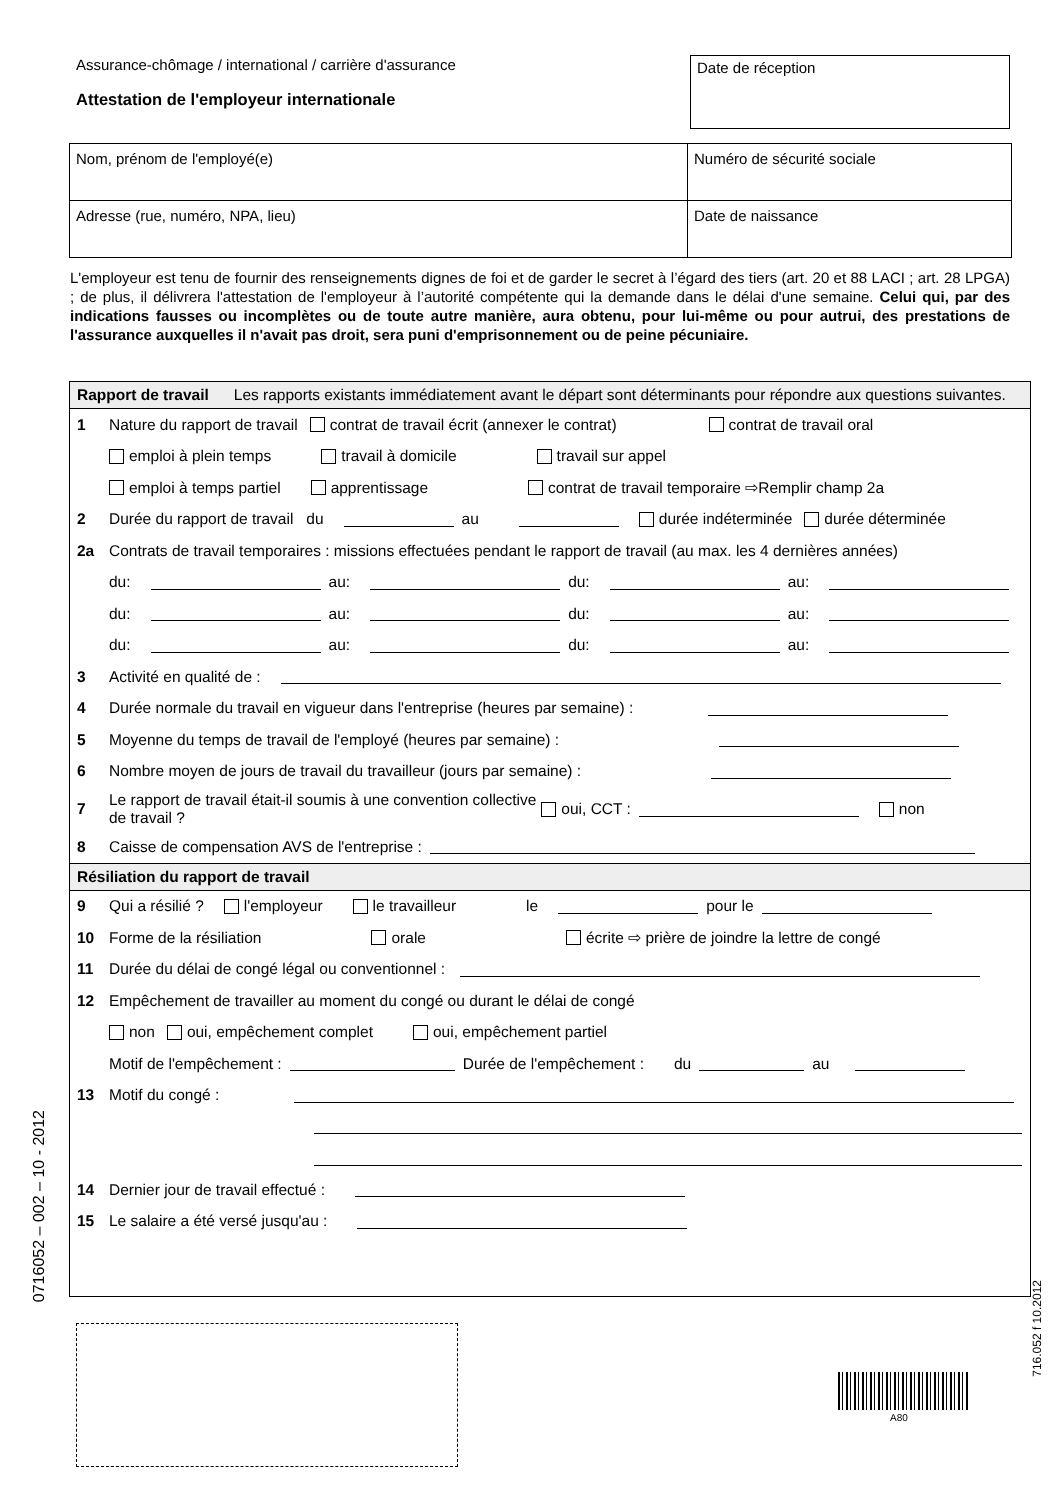Assurance-chômage / international / carrière d'assurance
Attestation de l'employeur internationale
Date de réception
Nom, prénom de l'employé(e) Numéro de sécurité sociale
Adresse (rue, numéro, NPA, lieu) Date de naissance
L'employeur est tenu de fournir des renseignements dignes de foi et de garder le secret à l’égard des tiers (art. 20 et 88 LACI ; art. 28 LPGA) ; de plus, il délivrera l'attestation de l'employeur à l’autorité compétente qui la demande dans le délai d'une semaine. Celui qui, par des indications fausses ou incomplètes ou de toute autre manière, aura obtenu, pour lui-même ou pour autrui, des prestations de l'assurance auxquelles il n'avait pas droit, sera puni d'emprisonnement ou de peine pécuniaire.
Rapport de travail Les rapports existants immédiatement avant le départ sont déterminants pour répondre aux questions suivantes.
1 Nature du rapport de travail contrat de travail écrit (annexer le contrat) contrat de travail oral
emploi à plein temps travail à domicile travail sur appel
emploi à temps partiel apprentissage contrat de travail temporaire ⇨Remplir champ 2a
2 Durée du rapport de travail du au durée indéterminée durée déterminée
2a Contrats de travail temporaires : missions effectuées pendant le rapport de travail (au max. les 4 dernières années)
du: au: du: au:
du: au: du: au:
du: au: du: au:
3 Activité en qualité de :
4 Durée normale du travail en vigueur dans l'entreprise (heures par semaine) :
5 Moyenne du temps de travail de l'employé (heures par semaine) :
6 Nombre moyen de jours de travail du travailleur (jours par semaine) :
7 Le rapport de travail était-il soumis à une convention collective
de travail ? oui, CCT : non
8 Caisse de compensation AVS de l'entreprise :
Résiliation du rapport de travail
9 Qui a résilié ? l'employeur le travailleur le pour le
10 Forme de la résiliation orale écrite ⇨ prière de joindre la lettre de congé
11 Durée du délai de congé légal ou conventionnel :
12 Empêchement de travailler au moment du congé ou durant le délai de congé
non oui, empêchement complet oui, empêchement partiel
Motif de l'empêchement : Durée de l'empêchement : du au
13 Motif du congé :
14 Dernier jour de travail effectué :
15 Le salaire a été versé jusqu'au :
0716052 – 002 – 10 - 2012
716.052 f 10.2012
A80